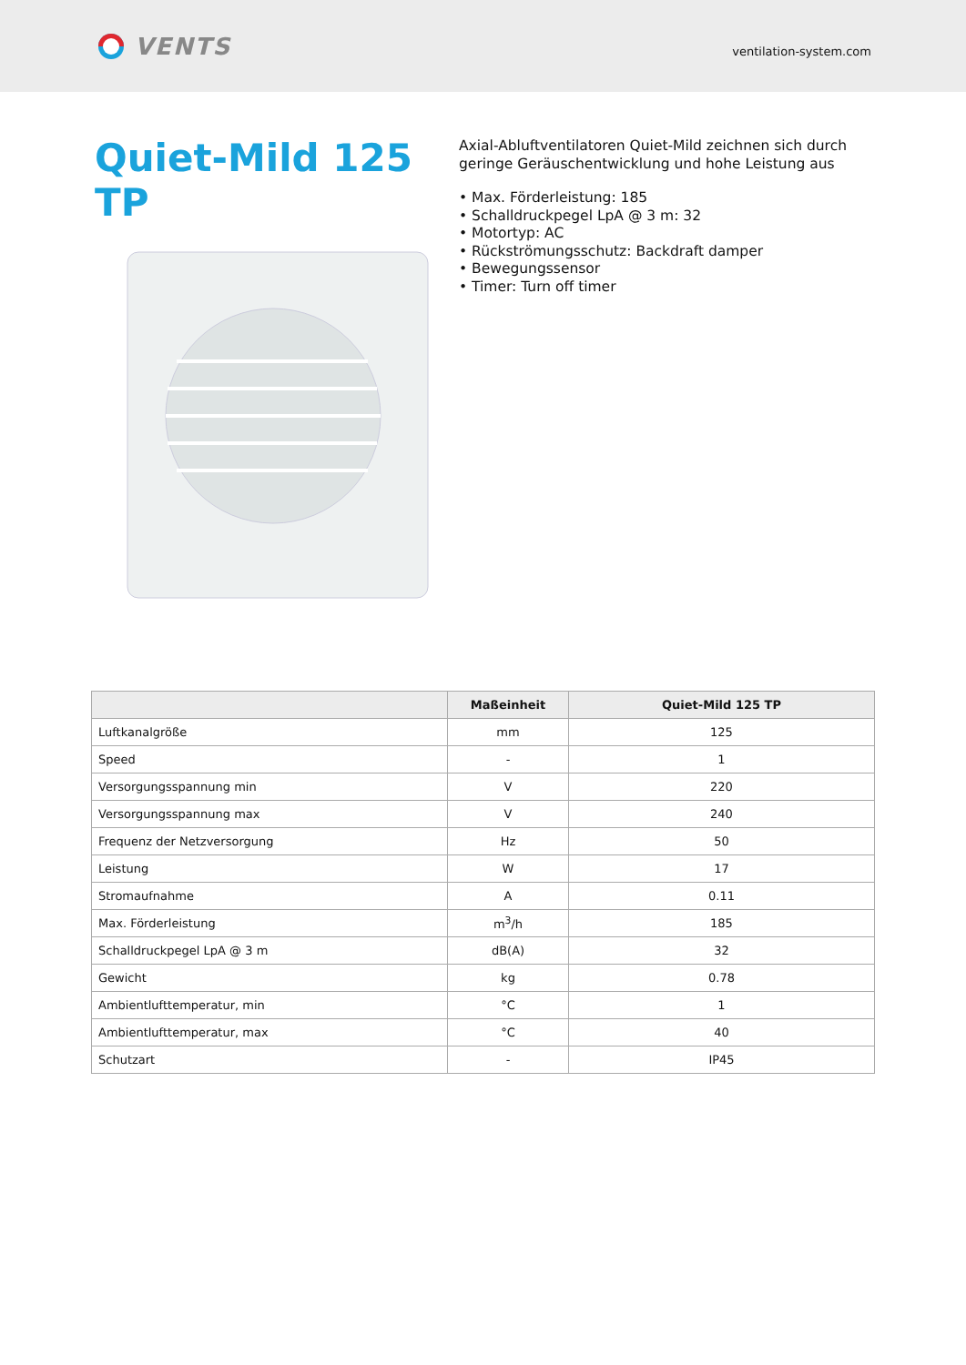VENTS
ventilation-system.com
Quiet-Mild 125 TP
Axial-Abluftventilatoren Quiet-Mild zeichnen sich durch geringe Geräuschentwicklung und hohe Leistung aus
• Max. Förderleistung: 185
• Schalldruckpegel LpA @ 3 m: 32
• Motortyp: AC
• Rückströmungsschutz: Backdraft damper
• Bewegungssensor
• Timer: Turn off timer
| | Maßeinheit | Quiet-Mild 125 TP |
| --- | --- | --- |
| Luftkanalgröße | mm | 125 |
| Speed | - | 1 |
| Versorgungsspannung min | V | 220 |
| Versorgungsspannung max | V | 240 |
| Frequenz der Netzversorgung | Hz | 50 |
| Leistung | W | 17 |
| Stromaufnahme | A | 0.11 |
| Max. Förderleistung | m<sup>3</sup>/h | 185 |
| Schalldruckpegel LpA @ 3 m | dB(A) | 32 |
| Gewicht | kg | 0.78 |
| Ambientlufttemperatur, min | °C | 1 |
| Ambientlufttemperatur, max | °C | 40 |
| Schutzart | - | IP45 |